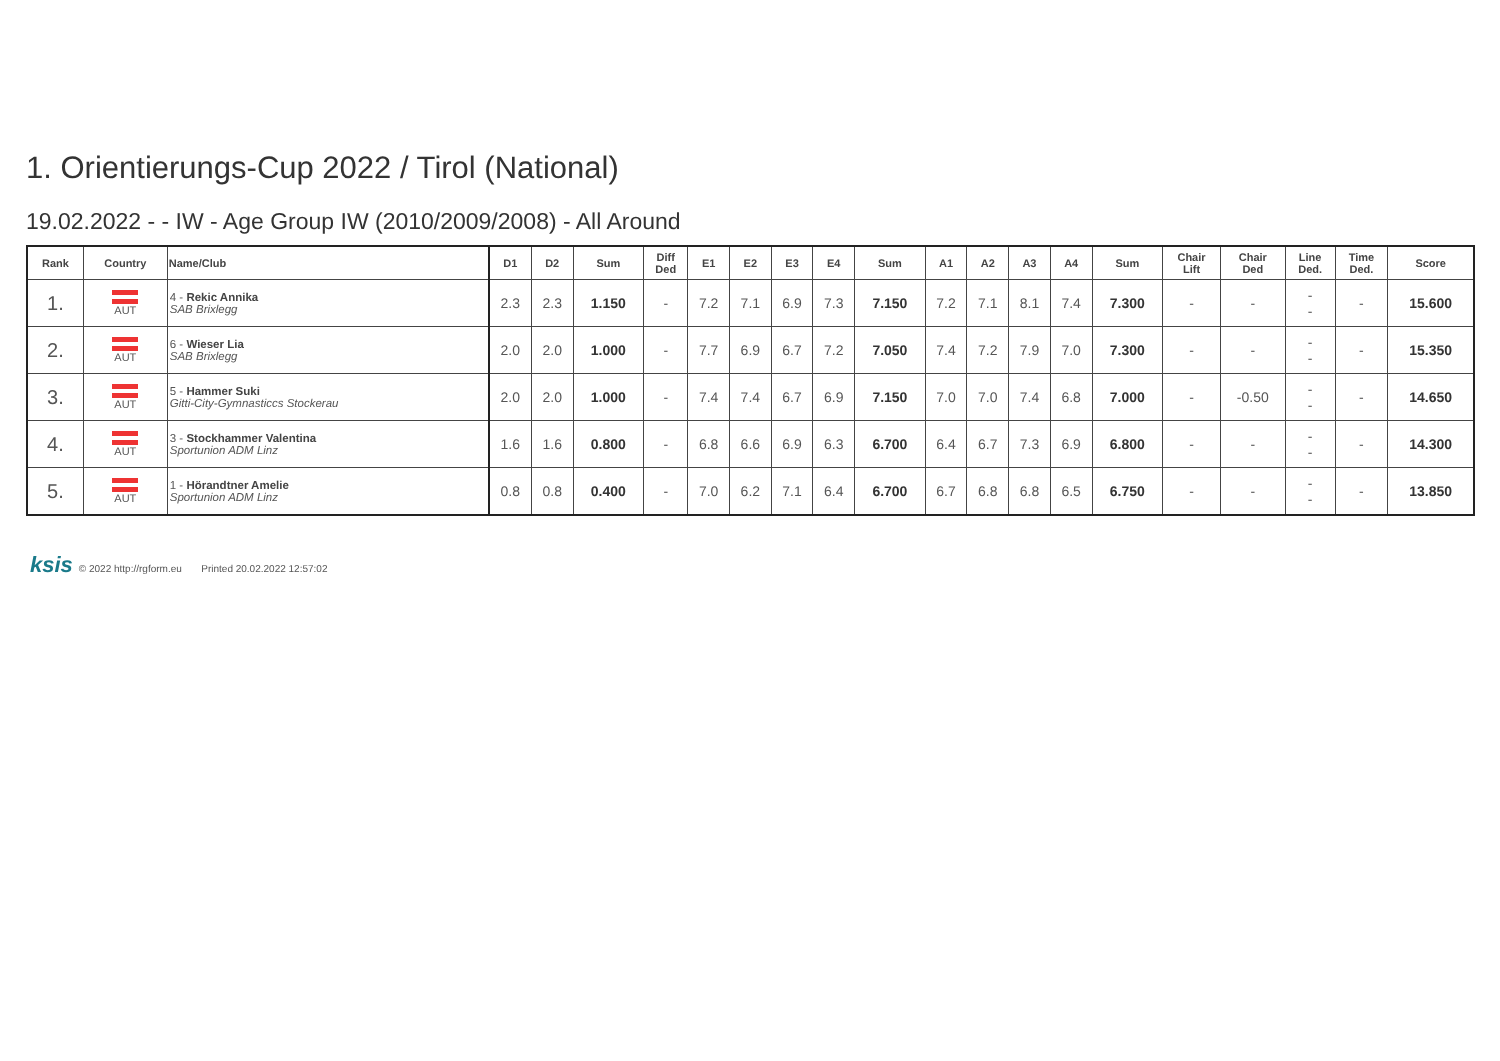1. Orientierungs-Cup 2022 / Tirol (National)
19.02.2022 - - IW - Age Group IW (2010/2009/2008) - All Around
| Rank | Country | Name/Club | D1 | D2 | Sum | Diff Ded | E1 | E2 | E3 | E4 | Sum | A1 | A2 | A3 | A4 | Sum | Chair Lift | Chair Ded | Line Ded. | Time Ded. | Score |
| --- | --- | --- | --- | --- | --- | --- | --- | --- | --- | --- | --- | --- | --- | --- | --- | --- | --- | --- | --- | --- | --- |
| 1. | AUT | 4 - Rekic Annika SAB Brixlegg | 2.3 | 2.3 | 1.150 | - | 7.2 | 7.1 | 6.9 | 7.3 | 7.150 | 7.2 | 7.1 | 8.1 | 7.4 | 7.300 | - | - | - - | - | 15.600 |
| 2. | AUT | 6 - Wieser Lia SAB Brixlegg | 2.0 | 2.0 | 1.000 | - | 7.7 | 6.9 | 6.7 | 7.2 | 7.050 | 7.4 | 7.2 | 7.9 | 7.0 | 7.300 | - | - | - - | - | 15.350 |
| 3. | AUT | 5 - Hammer Suki Gitti-City-Gymnasticcs Stockerau | 2.0 | 2.0 | 1.000 | - | 7.4 | 7.4 | 6.7 | 6.9 | 7.150 | 7.0 | 7.0 | 7.4 | 6.8 | 7.000 | - | -0.50 | - - | - | 14.650 |
| 4. | AUT | 3 - Stockhammer Valentina Sportunion ADM Linz | 1.6 | 1.6 | 0.800 | - | 6.8 | 6.6 | 6.9 | 6.3 | 6.700 | 6.4 | 6.7 | 7.3 | 6.9 | 6.800 | - | - | - - | - | 14.300 |
| 5. | AUT | 1 - Hörandtner Amelie Sportunion ADM Linz | 0.8 | 0.8 | 0.400 | - | 7.0 | 6.2 | 7.1 | 6.4 | 6.700 | 6.7 | 6.8 | 6.8 | 6.5 | 6.750 | - | - | - - | - | 13.850 |
ksis © 2022 http://rgform.eu Printed 20.02.2022 12:57:02